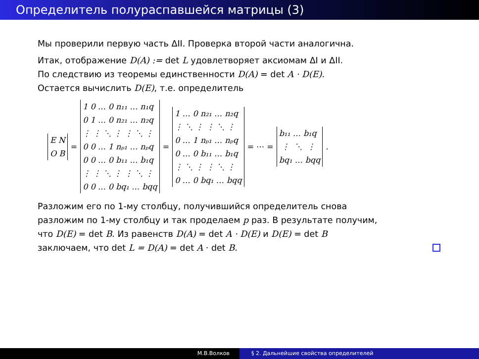Определитель полураспавшейся матрицы (3)
Мы проверили первую часть ΔII. Проверка второй части аналогична.
Итак, отображение D(A) := det L удовлетворяет аксиомам ΔI и ΔII.
По следствию из теоремы единственности D(A) = det A · D(E).
Остается вычислить D(E), т.е. определитель
E N O B
=
1 0 … 0 n₁₁ … n₁q 0 1 … 0 n₂₁ … n₂q ⋮ ⋮ ⋱ ⋮ ⋮ ⋱ ⋮ 0 0 … 1 nₚ₁ … nₚq 0 0 … 0 b₁₁ … b₁q ⋮ ⋮ ⋱ ⋮ ⋮ ⋱ ⋮ 0 0 … 0 bq₁ … bqq
=
1 … 0 n₂₁ … n₂q ⋮ ⋱ ⋮ ⋮ ⋱ ⋮ 0 … 1 nₚ₁ … nₚq 0 … 0 b₁₁ … b₁q ⋮ ⋱ ⋮ ⋮ ⋱ ⋮ 0 … 0 bq₁ … bqq
= ⋯ =
b₁₁ … b₁q ⋮ ⋱ ⋮ bq₁ … bqq
.
Разложим его по 1-му столбцу, получившийся определитель снова
разложим по 1-му столбцу и так проделаем p раз. В результате получим,
что D(E) = det B. Из равенств D(A) = det A · D(E) и D(E) = det B
заключаем, что det L = D(A) = det A · det B.
М.В.Волков § 2. Дальнейшие свойства определителей